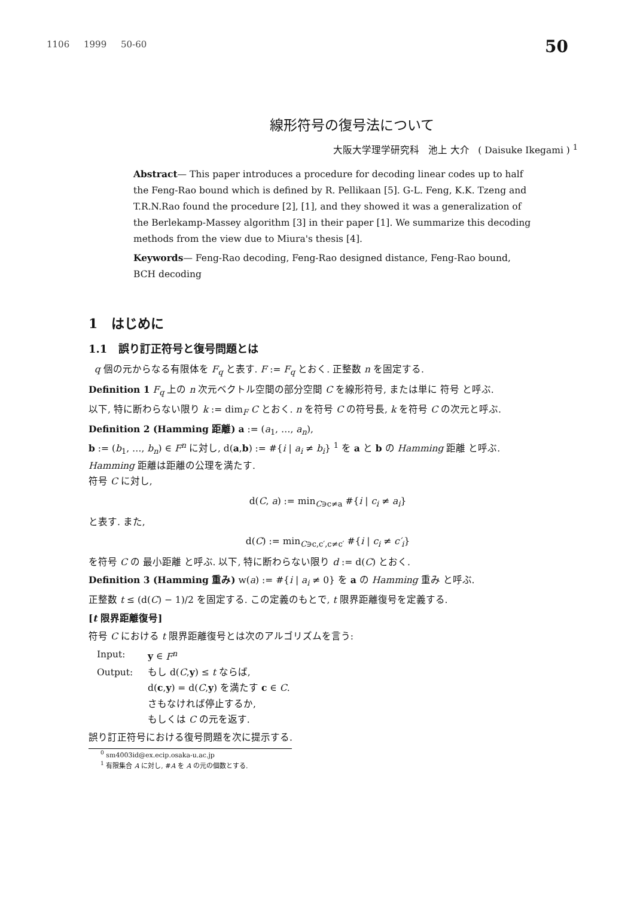1106 1999 50-60 50
線形符号の復号法について
大阪大学理学研究科 池上 大介 ( Daisuke Ikegami ) <sup>1</sup>
Abstract— This paper introduces a procedure for decoding linear codes up to half the Feng-Rao bound which is defined by R. Pellikaan [5]. G-L. Feng, K.K. Tzeng and T.R.N.Rao found the procedure [2], [1], and they showed it was a generalization of the Berlekamp-Massey algorithm [3] in their paper [1]. We summarize this decoding methods from the view due to Miura's thesis [4].
Keywords— Feng-Rao decoding, Feng-Rao designed distance, Feng-Rao bound, BCH decoding
1 はじめに
1.1 誤り訂正符号と復号問題とは
q 個の元からなる有限体を F<sub>q</sub> と表す. F := F<sub>q</sub> とおく. 正整数 n を固定する.
Definition 1 F<sub>q</sub> 上の n 次元ベクトル空間の部分空間 C を線形符号, または単に 符号 と呼ぶ.
以下, 特に断わらない限り k := dim<sub>F</sub> C とおく. n を符号 C の符号長, k を符号 C の次元と呼ぶ.
Definition 2 (Hamming 距離) a := (a<sub>1</sub>, …, a<sub>n</sub>),
b := (b<sub>1</sub>, …, b<sub>n</sub>) ∈ F<sup>n</sup> に対し, d(a,b) := #{i | a<sub>i</sub> ≠ b<sub>i</sub>} <sup>1</sup> を a と b の Hamming 距離 と呼ぶ.
Hamming 距離は距離の公理を満たす.
符号 C に対し,
d(C, a) := min<sub>C∋c≠a</sub> #{i | c<sub>i</sub> ≠ a<sub>i</sub>}
と表す. また,
d(C) := min<sub>C∋c,c′,c≠c′</sub> #{i | c<sub>i</sub> ≠ c′<sub>i</sub>}
を符号 C の 最小距離 と呼ぶ. 以下, 特に断わらない限り d := d(C) とおく.
Definition 3 (Hamming 重み) w(a) := #{i | a<sub>i</sub> ≠ 0} を a の Hamming 重み と呼ぶ.
正整数 t ≤ (d(C) − 1)/2 を固定する. この定義のもとで, t 限界距離復号を定義する.
[t 限界距離復号]
符号 C における t 限界距離復号とは次のアルゴリズムを言う:
Input: y ∈ F<sup>n</sup> Output: もし d(C,y) ≤ t ならば,
d(c,y) = d(C,y) を満たす c ∈ C.
さもなければ停止するか,
もしくは C の元を返す.
誤り訂正符号における復号問題を次に提示する.
<sup>0</sup> sm4003id@ex.ecip.osaka-u.ac.jp
<sup>1</sup> 有限集合 A に対し, #A を A の元の個数とする.